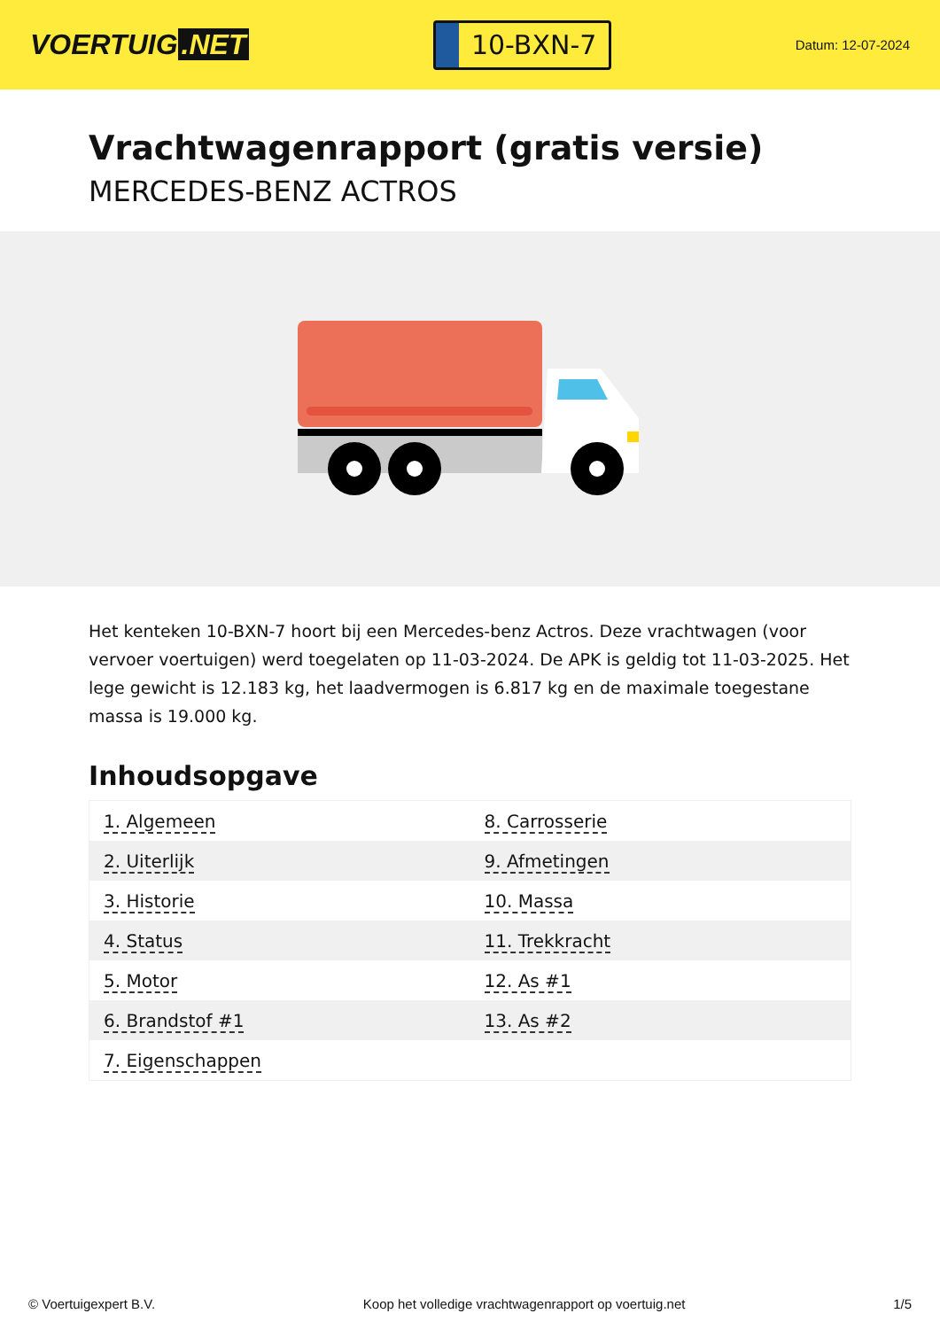VOERTUIG.NET
10-BXN-7
Datum: 12-07-2024
Vrachtwagenrapport (gratis versie)
MERCEDES-BENZ ACTROS
Het kenteken 10-BXN-7 hoort bij een Mercedes-benz Actros. Deze vrachtwagen (voor vervoer voertuigen) werd toegelaten op 11-03-2024. De APK is geldig tot 11-03-2025. Het lege gewicht is 12.183 kg, het laadvermogen is 6.817 kg en de maximale toegestane massa is 19.000 kg.
Inhoudsopgave
| 1. Algemeen | 8. Carrosserie |
| 2. Uiterlijk | 9. Afmetingen |
| 3. Historie | 10. Massa |
| 4. Status | 11. Trekkracht |
| 5. Motor | 12. As #1 |
| 6. Brandstof #1 | 13. As #2 |
| 7. Eigenschappen | |
© Voertuigexpert B.V. Koop het volledige vrachtwagenrapport op voertuig.net 1/5